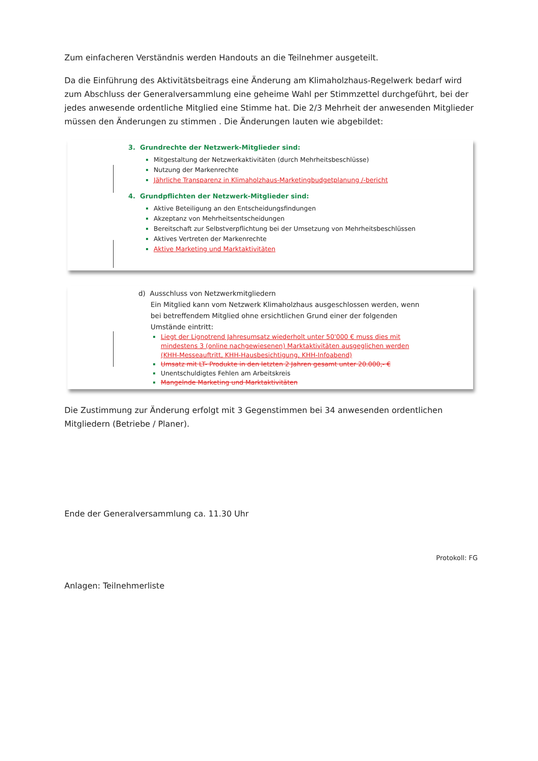Zum einfacheren Verständnis werden Handouts an die Teilnehmer ausgeteilt.
Da die Einführung des Aktivitätsbeitrags eine Änderung am Klimaholzhaus-Regelwerk bedarf wird zum Abschluss der Generalversammlung eine geheime Wahl per Stimmzettel durchgeführt, bei der jedes anwesende ordentliche Mitglied eine Stimme hat. Die 2/3 Mehrheit der anwesenden Mitglieder müssen den Änderungen zu stimmen . Die Änderungen lauten wie abgebildet:
3. Grundrechte der Netzwerk-Mitglieder sind:
Mitgestaltung der Netzwerkaktivitäten (durch Mehrheitsbeschlüsse)
Nutzung der Markenrechte
Jährliche Transparenz in Klimaholzhaus-Marketingbudgetplanung /-bericht
4. Grundpflichten der Netzwerk-Mitglieder sind:
Aktive Beteiligung an den Entscheidungsfindungen
Akzeptanz von Mehrheitsentscheidungen
Bereitschaft zur Selbstverpflichtung bei der Umsetzung von Mehrheitsbeschlüssen
Aktives Vertreten der Markenrechte
Aktive Marketing und Marktaktivitäten
d) Ausschluss von Netzwerkmitgliedern
Ein Mitglied kann vom Netzwerk Klimaholzhaus ausgeschlossen werden, wenn bei betreffendem Mitglied ohne ersichtlichen Grund einer der folgenden Umstände eintritt:
Liegt der Lignotrend Jahresumsatz wiederholt unter 50'000 € muss dies mit mindestens 3 (online nachgewiesenen) Marktaktivitäten ausgeglichen werden (KHH-Messeauftritt, KHH-Hausbesichtigung, KHH-Infoabend)
Umsatz mit LT- Produkte in den letzten 2 Jahren gesamt unter 20.000,- €
Unentschuldigtes Fehlen am Arbeitskreis
Mangelnde Marketing und Marktaktivitäten
Die Zustimmung zur Änderung erfolgt mit 3 Gegenstimmen bei 34 anwesenden ordentlichen Mitgliedern (Betriebe / Planer).
Ende der Generalversammlung ca. 11.30 Uhr
Protokoll: FG
Anlagen: Teilnehmerliste